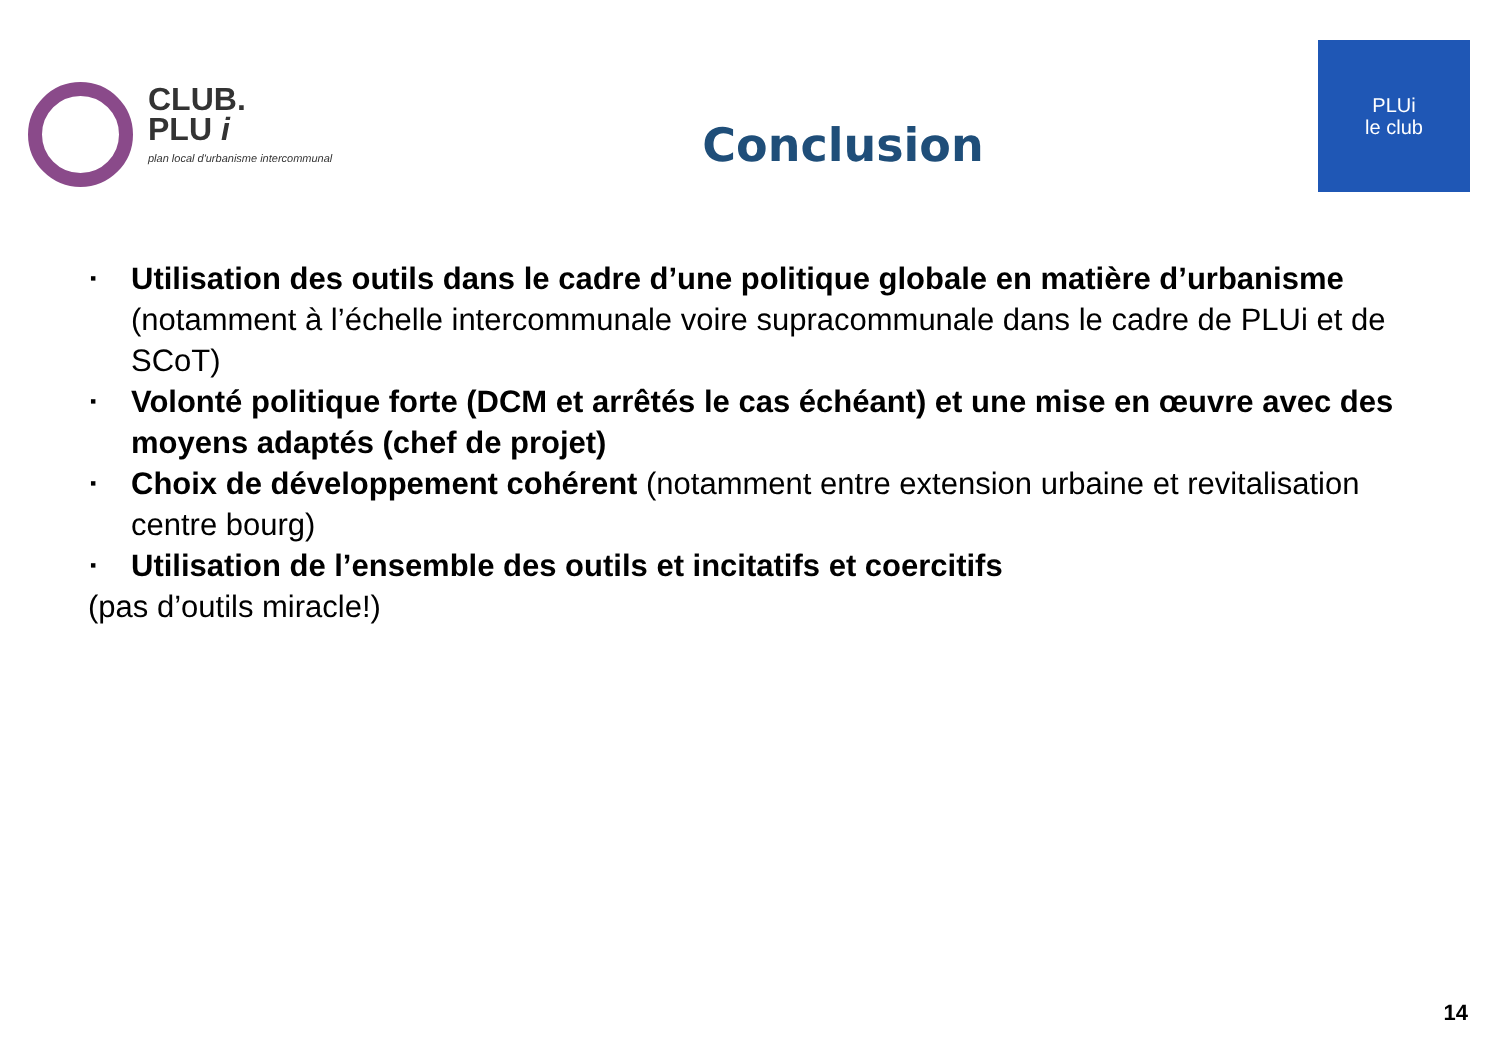CLUB.
PLU i
plan local d'urbanisme intercommunal
Conclusion
PLUi
le club
▪ Utilisation des outils dans le cadre d’une politique globale en matière d’urbanisme (notamment à l’échelle intercommunale voire supracommunale dans le cadre de PLUi et de SCoT)
▪ Volonté politique forte (DCM et arrêtés le cas échéant) et une mise en œuvre avec des moyens adaptés (chef de projet)
▪ Choix de développement cohérent (notamment entre extension urbaine et revitalisation centre bourg)
▪ Utilisation de l’ensemble des outils et incitatifs et coercitifs
(pas d’outils miracle!)
14